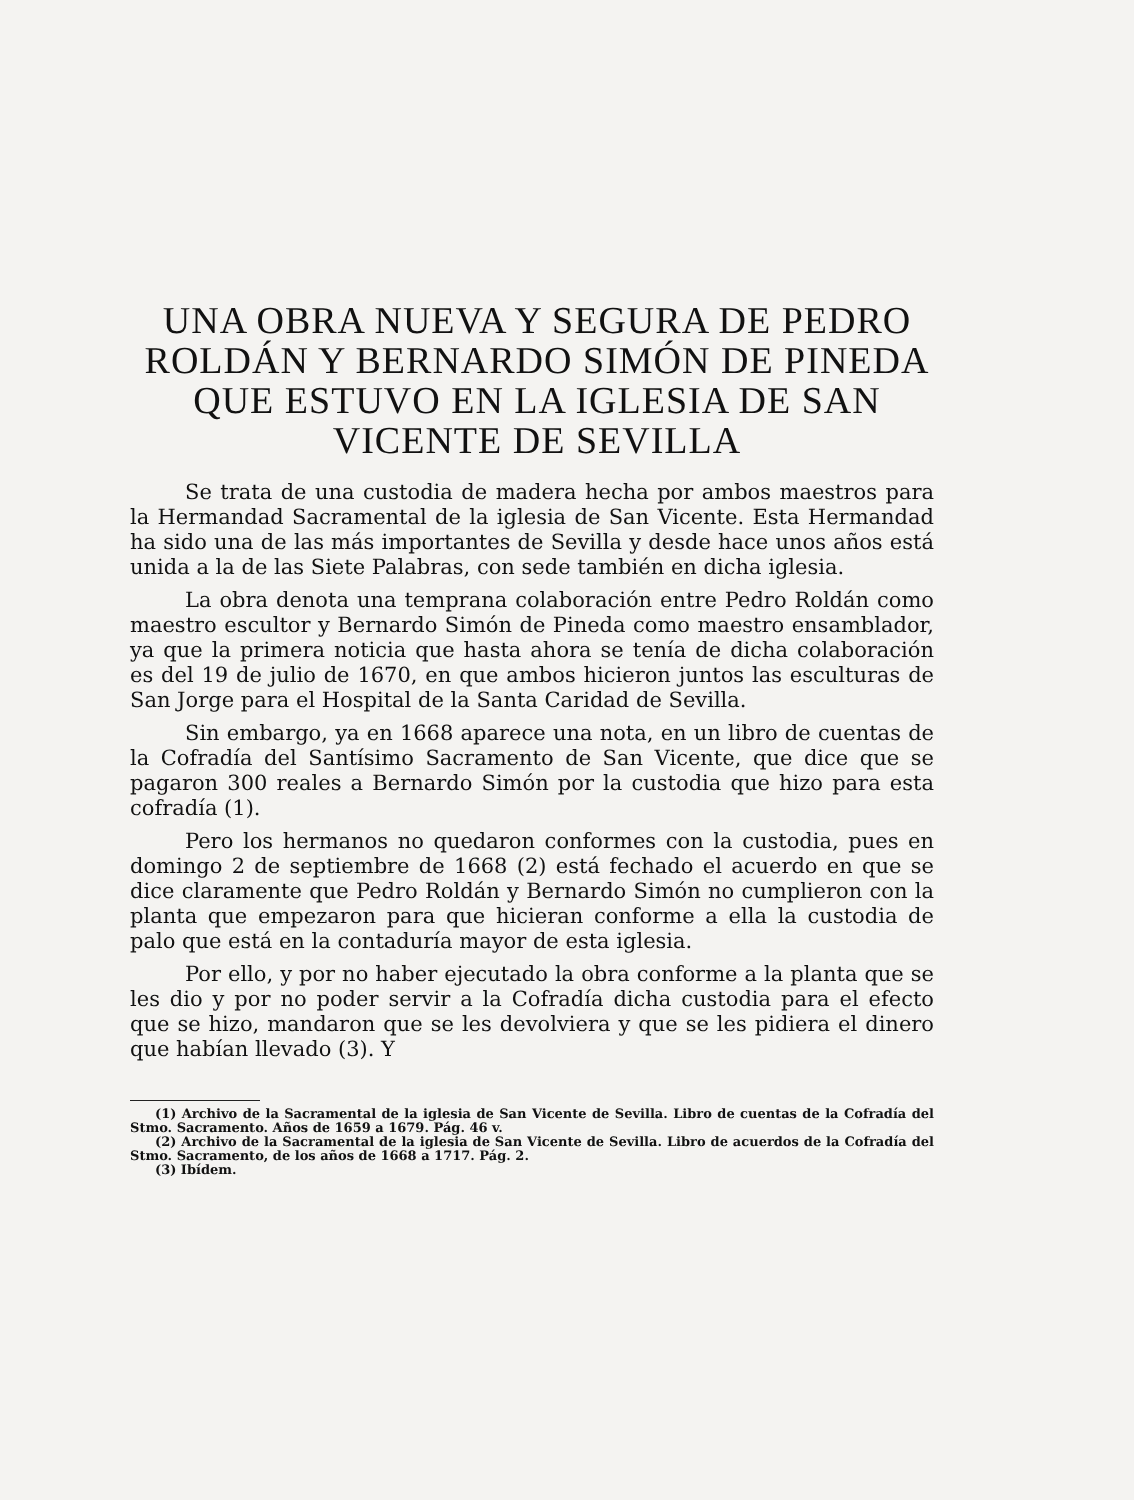UNA OBRA NUEVA Y SEGURA DE PEDRO ROLDÁN Y BERNARDO SIMÓN DE PINEDA QUE ESTUVO EN LA IGLESIA DE SAN VICENTE DE SEVILLA
Se trata de una custodia de madera hecha por ambos maestros para la Hermandad Sacramental de la iglesia de San Vicente. Esta Hermandad ha sido una de las más importantes de Sevilla y desde hace unos años está unida a la de las Siete Palabras, con sede también en dicha iglesia.
La obra denota una temprana colaboración entre Pedro Roldán como maestro escultor y Bernardo Simón de Pineda como maestro ensamblador, ya que la primera noticia que hasta ahora se tenía de dicha colaboración es del 19 de julio de 1670, en que ambos hicieron juntos las esculturas de San Jorge para el Hospital de la Santa Caridad de Sevilla.
Sin embargo, ya en 1668 aparece una nota, en un libro de cuentas de la Cofradía del Santísimo Sacramento de San Vicente, que dice que se pagaron 300 reales a Bernardo Simón por la custodia que hizo para esta cofradía (1).
Pero los hermanos no quedaron conformes con la custodia, pues en domingo 2 de septiembre de 1668 (2) está fechado el acuerdo en que se dice claramente que Pedro Roldán y Bernardo Simón no cumplieron con la planta que empezaron para que hicieran conforme a ella la custodia de palo que está en la contaduría mayor de esta iglesia.
Por ello, y por no haber ejecutado la obra conforme a la planta que se les dio y por no poder servir a la Cofradía dicha custodia para el efecto que se hizo, mandaron que se les devolviera y que se les pidiera el dinero que habían llevado (3). Y
(1) Archivo de la Sacramental de la iglesia de San Vicente de Sevilla. Libro de cuentas de la Cofradía del Stmo. Sacramento. Años de 1659 a 1679. Pág. 46 v.
(2) Archivo de la Sacramental de la iglesia de San Vicente de Sevilla. Libro de acuerdos de la Cofradía del Stmo. Sacramento, de los años de 1668 a 1717. Pág. 2.
(3) Ibídem.